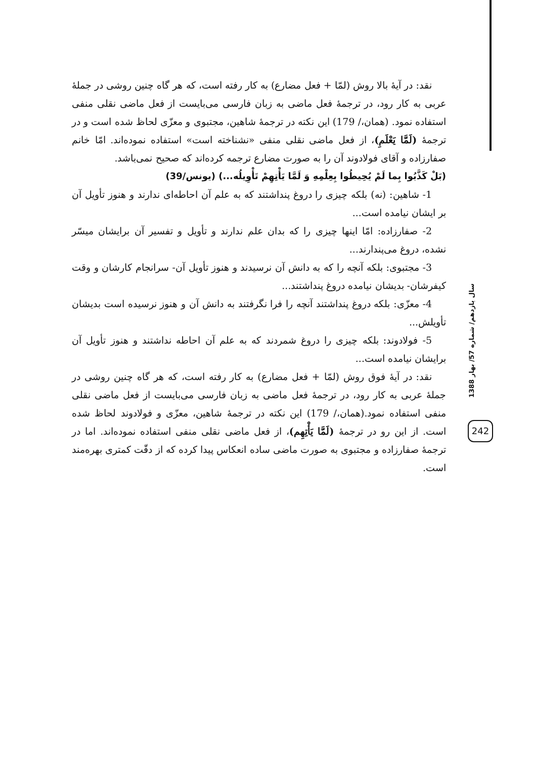نقد: در آیهٔ بالا روش (لمّا + فعل مضارع) به کار رفته است، که هر گاه چنین روشی در جملهٔ عربی به کار رود، در ترجمهٔ فعل ماضی به زبان فارسی می‌بایست از فعل ماضی نقلی منفی استفاده نمود. (همان،/ 179) این نکته در ترجمهٔ شاهین، مجتبوی و معزّی لحاظ شده است و در ترجمهٔ (لَمَّا یَعْلَمِ)، از فعل ماضی نقلی منفی «نشناخته است» استفاده نموده‌اند. امّا خانم صفارزاده و آقای فولادوند آن را به صورت مضارع ترجمه کرده‌اند که صحیح نمی‌باشد.
(بَلْ كَذَّبُوا بِما لَمْ يُحِيطُوا بِعِلْمِهِ وَ لَمَّا يَأْتِهِمْ تَأْوِيلُه...) (یونس/39)
1- شاهین: (نه) بلکه چیزی را دروغ پنداشتند که به علم آن احاطه‌ای ندارند و هنوز تأویل آن بر ایشان نیامده است...
2- صفارزاده: امّا اینها چیزی را که بدان علم ندارند و تأویل و تفسیر آن برایشان میسّر نشده، دروغ می‌پندارند...
3- مجتبوی: بلکه آنچه را که به دانش آن نرسیدند و هنوز تأویل آن- سرانجام کارشان و وقت کیفرشان- بدیشان نیامده دروغ پنداشتند...
4- معزّی: بلکه دروغ پنداشتند آنچه را فرا نگرفتند به دانش آن و هنوز نرسیده است بدیشان تأویلش...
5- فولادوند: بلکه چیزی را دروغ شمردند که به علم آن احاطه نداشتند و هنوز تأویل آن برایشان نیامده است...
نقد: در آیهٔ فوق روش (لمّا + فعل مضارع) به کار رفته است، که هر گاه چنین روشی در جملهٔ عربی به کار رود، در ترجمهٔ فعل ماضی به زبان فارسی می‌بایست از فعل ماضی نقلی منفی استفاده نمود.(همان،/ 179) این نکته در ترجمهٔ شاهین، معزّی و فولادوند لحاظ شده است. از این رو در ترجمهٔ (لَمَّا یَأْتِهِم)، از فعل ماضی نقلی منفی استفاده نموده‌اند. اما در ترجمهٔ صفارزاده و مجتبوی به صورت ماضی ساده انعکاس پیدا کرده که از دقّت کمتری بهره‌مند است.
سال یازدهم/ شماره 57/ بهار 1388
242